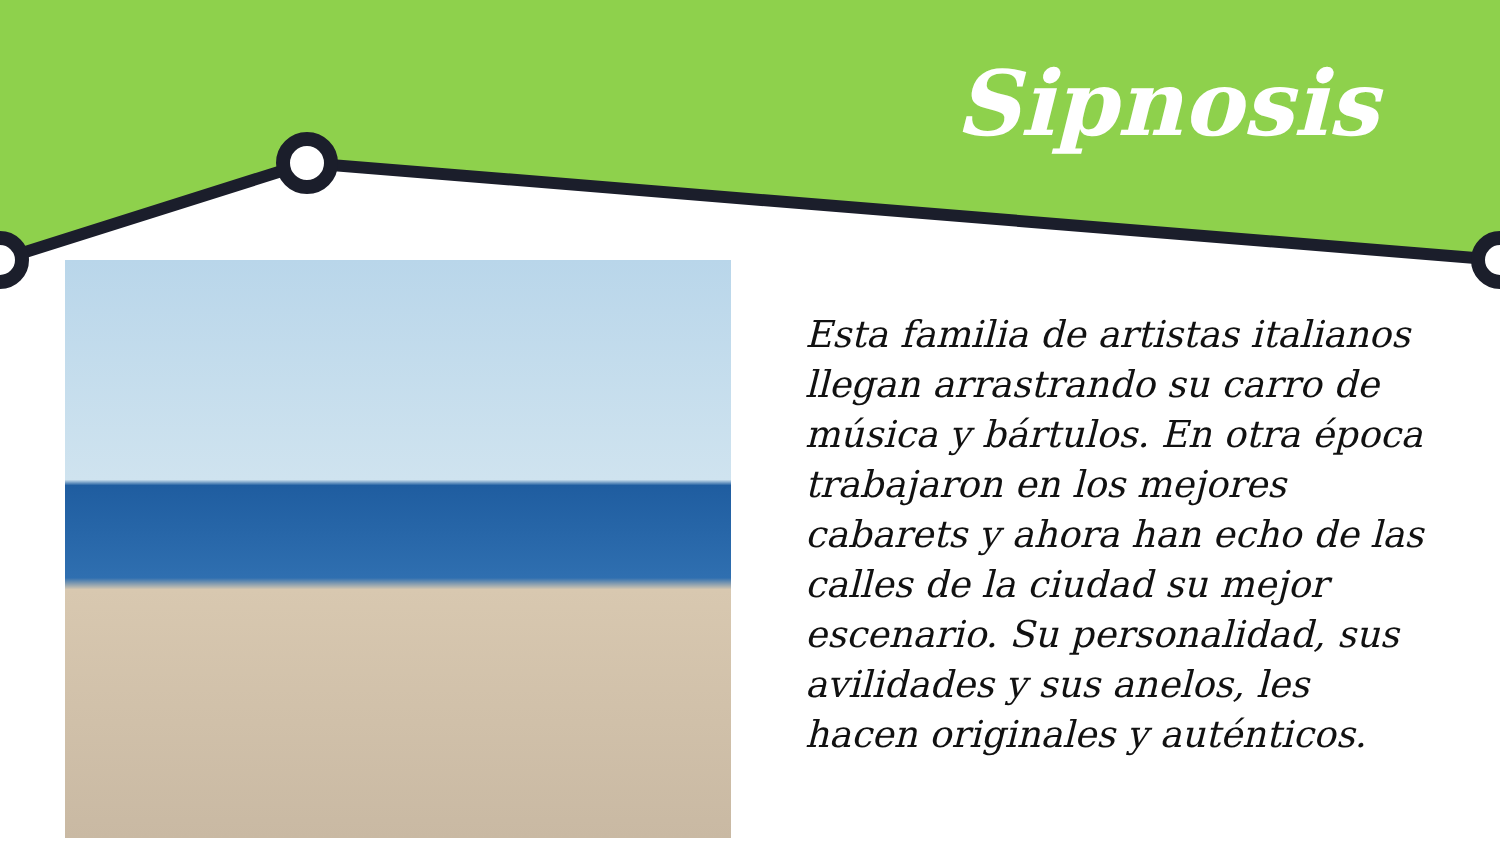Sipnosis
Esta familia de artistas italianos llegan arrastrando su carro de música y bártulos. En otra época trabajaron en los mejores cabarets y ahora han echo de las calles de la ciudad su mejor escenario. Su personalidad, sus avilidades y sus anelos, les hacen originales y auténticos.